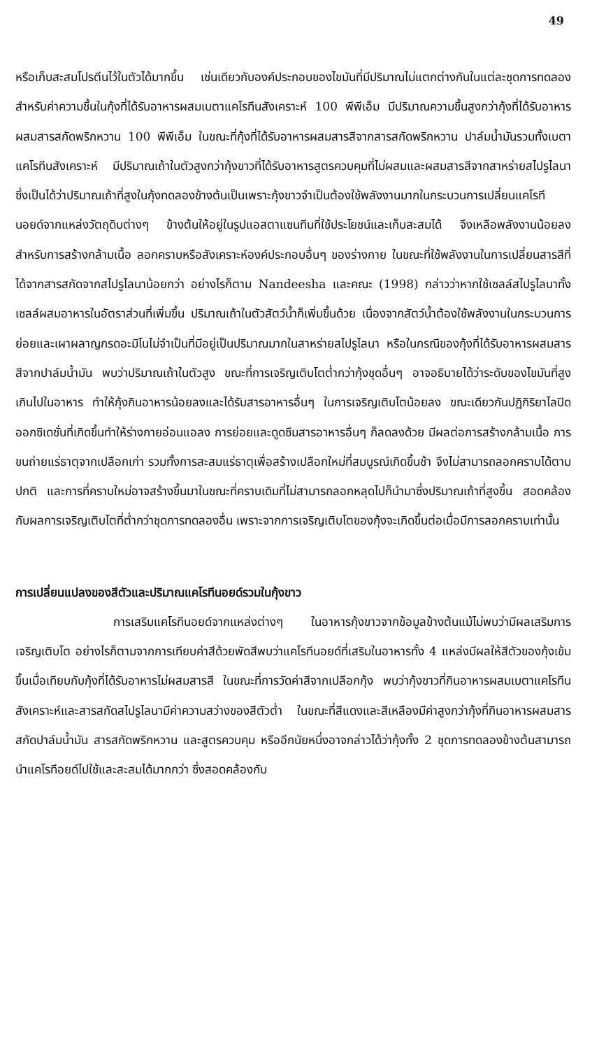49
หรือเก็บสะสมโปรตีนไว้ในตัวได้มากขึ้น เช่นเดียวกับองค์ประกอบของไขมันที่มีปริมาณไม่แตกต่างกันในแต่ละชุดการทดลอง สำหรับค่าความชื้นในกุ้งที่ได้รับอาหารผสมเบตาแคโรทีนสังเคราะห์ 100 พีพีเอ็ม มีปริมาณความชื้นสูงกว่ากุ้งที่ได้รับอาหารผสมสารสกัดพริกหวาน 100 พีพีเอ็ม ในขณะที่กุ้งที่ได้รับอาหารผสมสารสีจากสารสกัดพริกหวาน ปาล์มน้ำมันรวมทั้งเบตาแคโรทีนสังเคราะห์ มีปริมาณเถ้าในตัวสูงกว่ากุ้งขาวที่ได้รับอาหารสูตรควบคุมที่ไม่ผสมและผสมสารสีจากสาหร่ายสไปรูไลนา ซึ่งเป็นได้ว่าปริมาณเถ้าที่สูงในกุ้งทดลองข้างต้นเป็นเพราะกุ้งขาวจำเป็นต้องใช้พลังงานมากในกระบวนการเปลี่ยนแคโรทีนอยด์จากแหล่งวัตถุดิบต่างๆ ข้างต้นให้อยู่ในรูปแอสตาแซนทีนที่ใช้ประโยชน์และเก็บสะสมได้ จึงเหลือพลังงานน้อยลงสำหรับการสร้างกล้ามเนื้อ ลอกคราบหรือสังเคราะห์องค์ประกอบอื่นๆ ของร่างกาย ในขณะที่ใช้พลังงานในการเปลี่ยนสารสีที่ได้จากสารสกัดจากสไปรูไลนาน้อยกว่า อย่างไรก็ตาม Nandeesha และคณะ (1998) กล่าวว่าหากใช้เซลล์สไปรูไลนาทั้งเซลล์ผสมอาหารในอัตราส่วนที่เพิ่มขึ้น ปริมาณเถ้าในตัวสัตว์น้ำก็เพิ่มขึ้นด้วย เนื่องจากสัตว์น้ำต้องใช้พลังงานในกระบวนการย่อยและเผาผลาญกรดอะมิโนไม่จำเป็นที่มีอยู่เป็นปริมาณมากในสาหร่ายสไปรูไลนา หรือในกรณีของกุ้งที่ได้รับอาหารผสมสารสีจากปาล์มน้ำมัน พบว่าปริมาณเถ้าในตัวสูง ขณะที่การเจริญเติบโตต่ำกว่ากุ้งชุดอื่นๆ อาจอธิบายได้ว่าระดับของไขมันที่สูงเกินไปในอาหาร ทำให้กุ้งกินอาหารน้อยลงและได้รับสารอาหารอื่นๆ ในการเจริญเติบโตน้อยลง ขณะเดียวกันปฏิกิริยาไลปิดออกซิเดชั่นที่เกิดขึ้นทำให้ร่างกายอ่อนแอลง การย่อยและดูดซึมสารอาหารอื่นๆ ก็ลดลงด้วย มีผลต่อการสร้างกล้ามเนื้อ การขนถ่ายแร่ธาตุจากเปลือกเก่า รวมทั้งการสะสมแร่ธาตุเพื่อสร้างเปลือกใหม่ที่สมบูรณ์เกิดขึ้นช้า จึงไม่สามารถลอกคราบได้ตามปกติ และการที่คราบใหม่อาจสร้างขึ้นมาในขณะที่คราบเดิมที่ไม่สามารถลอกหลุดไปก็นำมาซึ่งปริมาณเถ้าที่สูงขึ้น สอดคล้องกับผลการเจริญเติบโตที่ต่ำกว่าชุดการทดลองอื่น เพราะจากการเจริญเติบโตของกุ้งจะเกิดขึ้นต่อเมื่อมีการลอกคราบเท่านั้น
การเปลี่ยนแปลงของสีตัวและปริมาณแคโรทีนอยด์รวมในกุ้งขาว
การเสริมแคโรทีนอยด์จากแหล่งต่างๆ ในอาหารกุ้งขาวจากข้อมูลข้างต้นแม้ไม่พบว่ามีผลเสริมการเจริญเติบโต อย่างไรก็ตามจากการเทียบค่าสีด้วยพัดสีพบว่าแคโรทีนอยด์ที่เสริมในอาหารทั้ง 4 แหล่งมีผลให้สีตัวของกุ้งเข้มขึ้นเมื่อเทียบกับกุ้งที่ได้รับอาหารไม่ผสมสารสี ในขณะที่การวัดค่าสีจากเปลือกกุ้ง พบว่ากุ้งขาวที่กินอาหารผสมเบตาแคโรทีนสังเคราะห์และสารสกัดสไปรูไลนามีค่าความสว่างของสีตัวต่ำ ในขณะที่สีแดงและสีเหลืองมีค่าสูงกว่ากุ้งที่กินอาหารผสมสารสกัดปาล์มน้ำมัน สารสกัดพริกหวาน และสูตรควบคุม หรืออีกนัยหนึ่งอาจกล่าวได้ว่ากุ้งทั้ง 2 ชุดการทดลองข้างต้นสามารถนำแคโรทีอยด์ไปใช้และสะสมได้มากกว่า ซึ่งสอดคล้องกับ